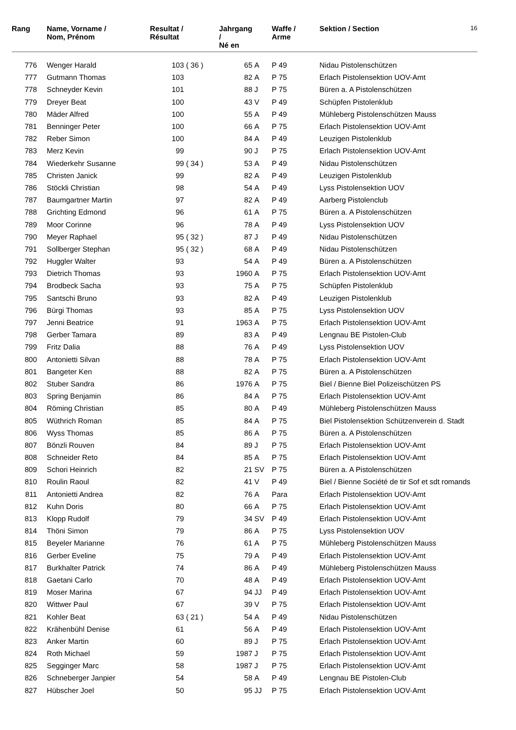| Rang | Name, Vorname / Nom, Prénom | Resultat / Résultat | | Jahrgang / Né en | | Waffe / Arme | Sektion / Section | 16 |
| --- | --- | --- | --- | --- | --- | --- | --- | --- |
| 776 | Wenger Harald | 103 | ( 36 ) | 65 | A | P 49 | Nidau Pistolenschützen | |
| 777 | Gutmann Thomas | 103 | | 82 | A | P 75 | Erlach Pistolensektion UOV-Amt | |
| 778 | Schneyder Kevin | 101 | | 88 | J | P 75 | Büren a. A Pistolenschützen | |
| 779 | Dreyer Beat | 100 | | 43 | V | P 49 | Schüpfen Pistolenklub | |
| 780 | Mäder Alfred | 100 | | 55 | A | P 49 | Mühleberg Pistolenschützen Mauss | |
| 781 | Benninger Peter | 100 | | 66 | A | P 75 | Erlach Pistolensektion UOV-Amt | |
| 782 | Reber Simon | 100 | | 84 | A | P 49 | Leuzigen Pistolenklub | |
| 783 | Merz Kevin | 99 | | 90 | J | P 75 | Erlach Pistolensektion UOV-Amt | |
| 784 | Wiederkehr Susanne | 99 | ( 34 ) | 53 | A | P 49 | Nidau Pistolenschützen | |
| 785 | Christen Janick | 99 | | 82 | A | P 49 | Leuzigen Pistolenklub | |
| 786 | Stöckli Christian | 98 | | 54 | A | P 49 | Lyss Pistolensektion UOV | |
| 787 | Baumgartner Martin | 97 | | 82 | A | P 49 | Aarberg Pistolenclub | |
| 788 | Grichting Edmond | 96 | | 61 | A | P 75 | Büren a. A Pistolenschützen | |
| 789 | Moor Corinne | 96 | | 78 | A | P 49 | Lyss Pistolensektion UOV | |
| 790 | Meyer Raphael | 95 | ( 32 ) | 87 | J | P 49 | Nidau Pistolenschützen | |
| 791 | Sollberger Stephan | 95 | ( 32 ) | 68 | A | P 49 | Nidau Pistolenschützen | |
| 792 | Huggler Walter | 93 | | 54 | A | P 49 | Büren a. A Pistolenschützen | |
| 793 | Dietrich Thomas | 93 | | 1960 | A | P 75 | Erlach Pistolensektion UOV-Amt | |
| 794 | Brodbeck Sacha | 93 | | 75 | A | P 75 | Schüpfen Pistolenklub | |
| 795 | Santschi Bruno | 93 | | 82 | A | P 49 | Leuzigen Pistolenklub | |
| 796 | Bürgi Thomas | 93 | | 85 | A | P 75 | Lyss Pistolensektion UOV | |
| 797 | Jenni Beatrice | 91 | | 1963 | A | P 75 | Erlach Pistolensektion UOV-Amt | |
| 798 | Gerber Tamara | 89 | | 83 | A | P 49 | Lengnau BE Pistolen-Club | |
| 799 | Fritz Dalia | 88 | | 76 | A | P 49 | Lyss Pistolensektion UOV | |
| 800 | Antonietti Silvan | 88 | | 78 | A | P 75 | Erlach Pistolensektion UOV-Amt | |
| 801 | Bangeter Ken | 88 | | 82 | A | P 75 | Büren a. A Pistolenschützen | |
| 802 | Stuber Sandra | 86 | | 1976 | A | P 75 | Biel / Bienne Biel Polizeischützen PS | |
| 803 | Spring Benjamin | 86 | | 84 | A | P 75 | Erlach Pistolensektion UOV-Amt | |
| 804 | Röming Christian | 85 | | 80 | A | P 49 | Mühleberg Pistolenschützen Mauss | |
| 805 | Wüthrich Roman | 85 | | 84 | A | P 75 | Biel Pistolensektion Schützenverein d. Stadt | |
| 806 | Wyss Thomas | 85 | | 86 | A | P 75 | Büren a. A Pistolenschützen | |
| 807 | Bönzli Rouven | 84 | | 89 | J | P 75 | Erlach Pistolensektion UOV-Amt | |
| 808 | Schneider Reto | 84 | | 85 | A | P 75 | Erlach Pistolensektion UOV-Amt | |
| 809 | Schori Heinrich | 82 | | 21 | SV | P 75 | Büren a. A Pistolenschützen | |
| 810 | Roulin Raoul | 82 | | 41 | V | P 49 | Biel / Bienne Société de tir Sof et sdt romands | |
| 811 | Antonietti Andrea | 82 | | 76 | A | Para | Erlach Pistolensektion UOV-Amt | |
| 812 | Kuhn Doris | 80 | | 66 | A | P 75 | Erlach Pistolensektion UOV-Amt | |
| 813 | Klopp Rudolf | 79 | | 34 | SV | P 49 | Erlach Pistolensektion UOV-Amt | |
| 814 | Thöni Simon | 79 | | 86 | A | P 75 | Lyss Pistolensektion UOV | |
| 815 | Beyeler Marianne | 76 | | 61 | A | P 75 | Mühleberg Pistolenschützen Mauss | |
| 816 | Gerber Eveline | 75 | | 79 | A | P 49 | Erlach Pistolensektion UOV-Amt | |
| 817 | Burkhalter Patrick | 74 | | 86 | A | P 49 | Mühleberg Pistolenschützen Mauss | |
| 818 | Gaetani Carlo | 70 | | 48 | A | P 49 | Erlach Pistolensektion UOV-Amt | |
| 819 | Moser Marina | 67 | | 94 | JJ | P 49 | Erlach Pistolensektion UOV-Amt | |
| 820 | Wittwer Paul | 67 | | 39 | V | P 75 | Erlach Pistolensektion UOV-Amt | |
| 821 | Kohler Beat | 63 | ( 21 ) | 54 | A | P 49 | Nidau Pistolenschützen | |
| 822 | Krähenbühl Denise | 61 | | 56 | A | P 49 | Erlach Pistolensektion UOV-Amt | |
| 823 | Anker Martin | 60 | | 89 | J | P 75 | Erlach Pistolensektion UOV-Amt | |
| 824 | Roth Michael | 59 | | 1987 | J | P 75 | Erlach Pistolensektion UOV-Amt | |
| 825 | Segginger Marc | 58 | | 1987 | J | P 75 | Erlach Pistolensektion UOV-Amt | |
| 826 | Schneberger Janpier | 54 | | 58 | A | P 49 | Lengnau BE Pistolen-Club | |
| 827 | Hübscher Joel | 50 | | 95 | JJ | P 75 | Erlach Pistolensektion UOV-Amt | |